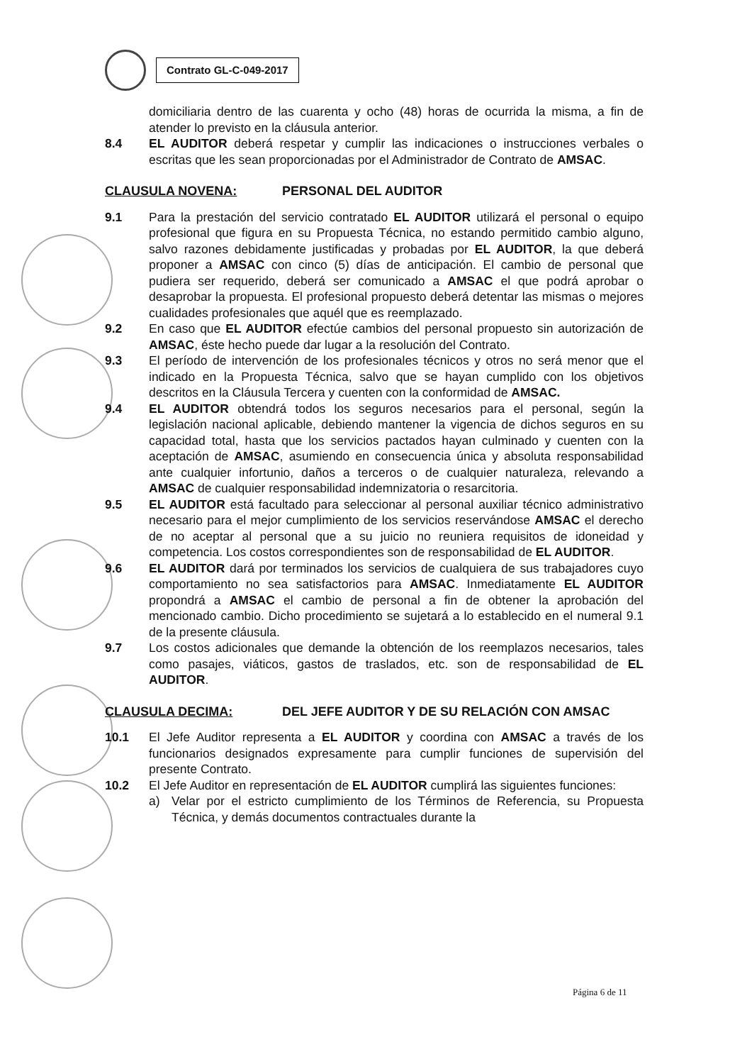Contrato GL-C-049-2017
domiciliaria dentro de las cuarenta y ocho (48) horas de ocurrida la misma, a fin de atender lo previsto en la cláusula anterior.
8.4 EL AUDITOR deberá respetar y cumplir las indicaciones o instrucciones verbales o escritas que les sean proporcionadas por el Administrador de Contrato de AMSAC.
CLAUSULA NOVENA: PERSONAL DEL AUDITOR
9.1 Para la prestación del servicio contratado EL AUDITOR utilizará el personal o equipo profesional que figura en su Propuesta Técnica, no estando permitido cambio alguno, salvo razones debidamente justificadas y probadas por EL AUDITOR, la que deberá proponer a AMSAC con cinco (5) días de anticipación. El cambio de personal que pudiera ser requerido, deberá ser comunicado a AMSAC el que podrá aprobar o desaprobar la propuesta. El profesional propuesto deberá detentar las mismas o mejores cualidades profesionales que aquél que es reemplazado.
9.2 En caso que EL AUDITOR efectúe cambios del personal propuesto sin autorización de AMSAC, éste hecho puede dar lugar a la resolución del Contrato.
9.3 El período de intervención de los profesionales técnicos y otros no será menor que el indicado en la Propuesta Técnica, salvo que se hayan cumplido con los objetivos descritos en la Cláusula Tercera y cuenten con la conformidad de AMSAC.
9.4 EL AUDITOR obtendrá todos los seguros necesarios para el personal, según la legislación nacional aplicable, debiendo mantener la vigencia de dichos seguros en su capacidad total, hasta que los servicios pactados hayan culminado y cuenten con la aceptación de AMSAC, asumiendo en consecuencia única y absoluta responsabilidad ante cualquier infortunio, daños a terceros o de cualquier naturaleza, relevando a AMSAC de cualquier responsabilidad indemnizatoria o resarcitoria.
9.5 EL AUDITOR está facultado para seleccionar al personal auxiliar técnico administrativo necesario para el mejor cumplimiento de los servicios reservándose AMSAC el derecho de no aceptar al personal que a su juicio no reuniera requisitos de idoneidad y competencia. Los costos correspondientes son de responsabilidad de EL AUDITOR.
9.6 EL AUDITOR dará por terminados los servicios de cualquiera de sus trabajadores cuyo comportamiento no sea satisfactorios para AMSAC. Inmediatamente EL AUDITOR propondrá a AMSAC el cambio de personal a fin de obtener la aprobación del mencionado cambio. Dicho procedimiento se sujetará a lo establecido en el numeral 9.1 de la presente cláusula.
9.7 Los costos adicionales que demande la obtención de los reemplazos necesarios, tales como pasajes, viáticos, gastos de traslados, etc. son de responsabilidad de EL AUDITOR.
CLAUSULA DECIMA: DEL JEFE AUDITOR Y DE SU RELACIÓN CON AMSAC
10.1 El Jefe Auditor representa a EL AUDITOR y coordina con AMSAC a través de los funcionarios designados expresamente para cumplir funciones de supervisión del presente Contrato.
10.2 El Jefe Auditor en representación de EL AUDITOR cumplirá las siguientes funciones:
a) Velar por el estricto cumplimiento de los Términos de Referencia, su Propuesta Técnica, y demás documentos contractuales durante la
Página 6 de 11